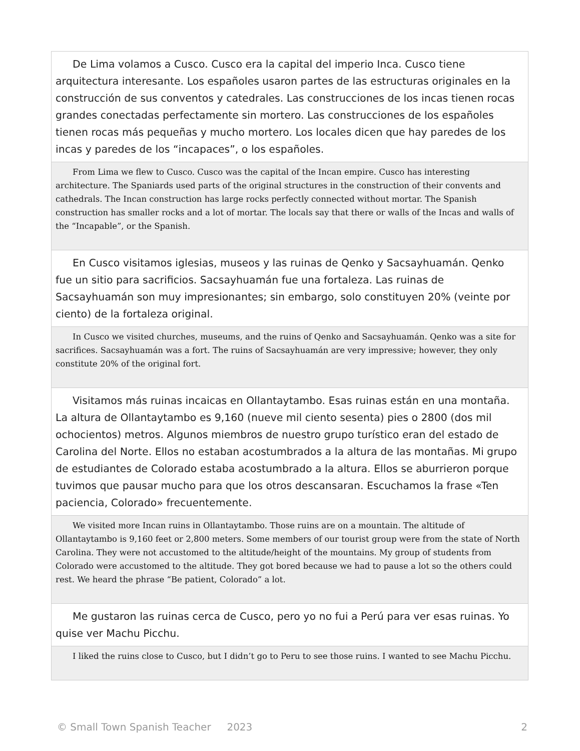De Lima volamos a Cusco. Cusco era la capital del imperio Inca. Cusco tiene arquitectura interesante. Los españoles usaron partes de las estructuras originales en la construcción de sus conventos y catedrales. Las construcciones de los incas tienen rocas grandes conectadas perfectamente sin mortero. Las construcciones de los españoles tienen rocas más pequeñas y mucho mortero. Los locales dicen que hay paredes de los incas y paredes de los “incapaces”, o los españoles.
From Lima we flew to Cusco. Cusco was the capital of the Incan empire. Cusco has interesting architecture. The Spaniards used parts of the original structures in the construction of their convents and cathedrals. The Incan construction has large rocks perfectly connected without mortar. The Spanish construction has smaller rocks and a lot of mortar. The locals say that there or walls of the Incas and walls of the “Incapable”, or the Spanish.
En Cusco visitamos iglesias, museos y las ruinas de Qenko y Sacsayhuamán. Qenko fue un sitio para sacrificios. Sacsayhuamán fue una fortaleza. Las ruinas de Sacsayhuamán son muy impresionantes; sin embargo, solo constituyen 20% (veinte por ciento) de la fortaleza original.
In Cusco we visited churches, museums, and the ruins of Qenko and Sacsayhuamán. Qenko was a site for sacrifices. Sacsayhuamán was a fort. The ruins of Sacsayhuamán are very impressive; however, they only constitute 20% of the original fort.
Visitamos más ruinas incaicas en Ollantaytambo. Esas ruinas están en una montaña. La altura de Ollantaytambo es 9,160 (nueve mil ciento sesenta) pies o 2800 (dos mil ochocientos) metros. Algunos miembros de nuestro grupo turístico eran del estado de Carolina del Norte. Ellos no estaban acostumbrados a la altura de las montañas. Mi grupo de estudiantes de Colorado estaba acostumbrado a la altura. Ellos se aburrieron porque tuvimos que pausar mucho para que los otros descansaran. Escuchamos la frase «Ten paciencia, Colorado» frecuentemente.
We visited more Incan ruins in Ollantaytambo. Those ruins are on a mountain. The altitude of Ollantaytambo is 9,160 feet or 2,800 meters. Some members of our tourist group were from the state of North Carolina. They were not accustomed to the altitude/height of the mountains. My group of students from Colorado were accustomed to the altitude. They got bored because we had to pause a lot so the others could rest. We heard the phrase “Be patient, Colorado” a lot.
Me gustaron las ruinas cerca de Cusco, pero yo no fui a Perú para ver esas ruinas. Yo quise ver Machu Picchu.
I liked the ruins close to Cusco, but I didn’t go to Peru to see those ruins. I wanted to see Machu Picchu.
© Small Town Spanish Teacher 2023 2